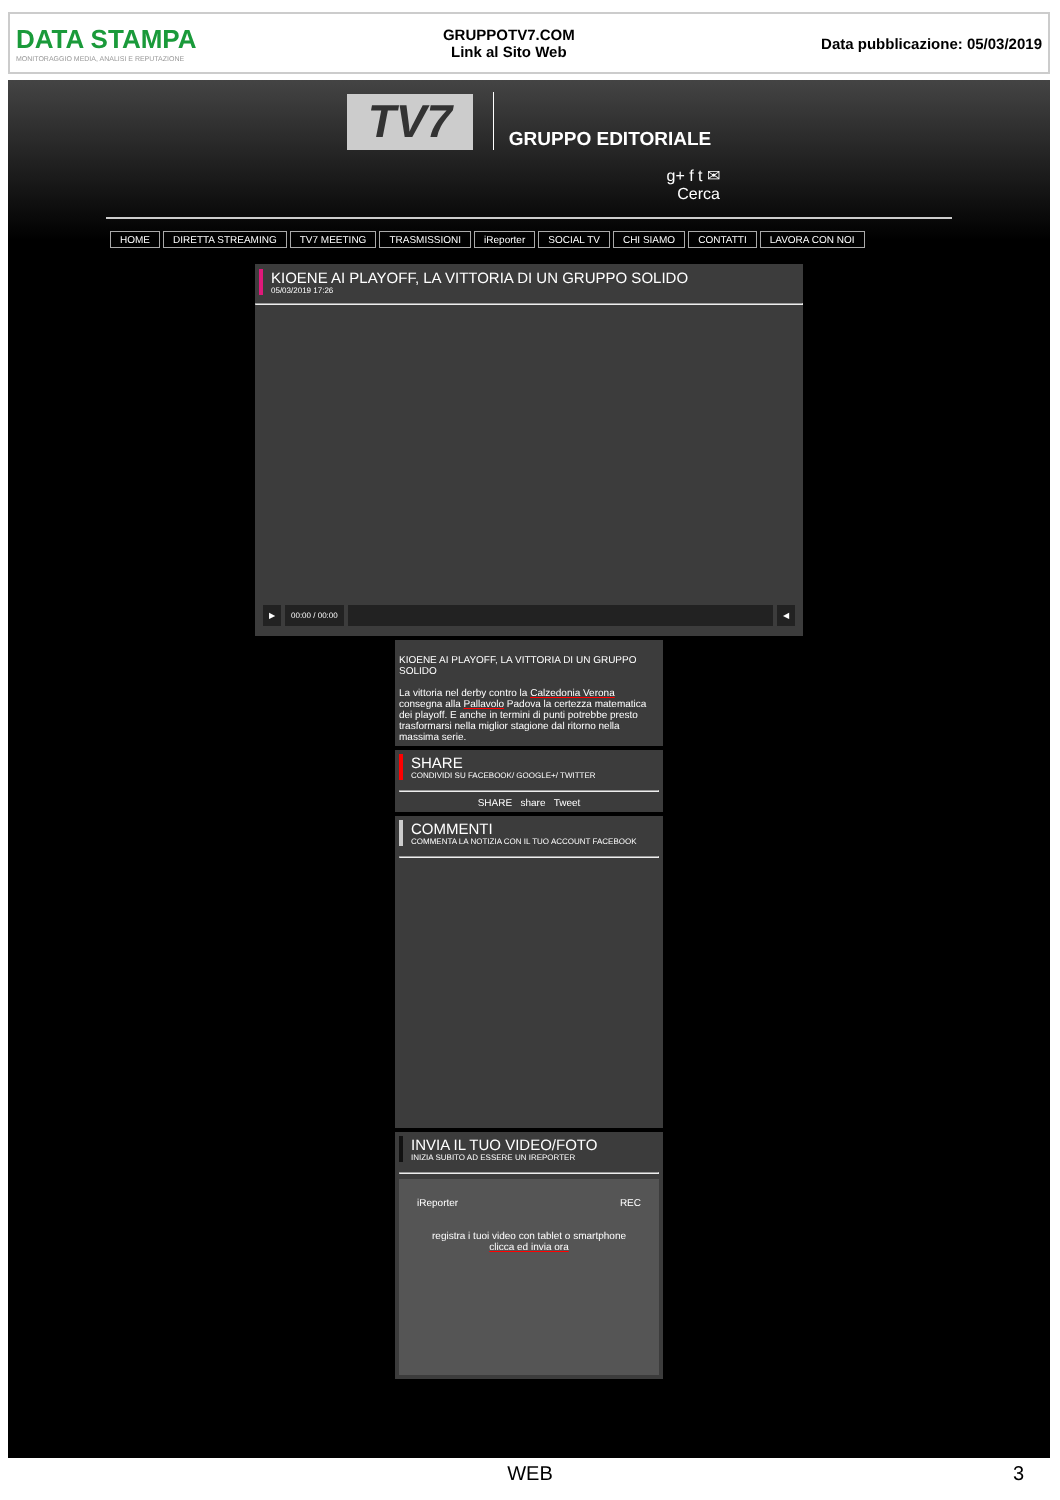DATA STAMPA
MONITORAGGIO MEDIA, ANALISI E REPUTAZIONE
GRUPPOTV7.COM
Link al Sito Web
Data pubblicazione: 05/03/2019
TV7
GRUPPO EDITORIALE
g+ f t ✉
Cerca
HOME DIRETTA STREAMING TV7 MEETING TRASMISSIONI iReporter SOCIAL TV CHI SIAMO CONTATTI LAVORA CON NOI
KIOENE AI PLAYOFF, LA VITTORIA DI UN GRUPPO SOLIDO
05/03/2019 17:26
▶ 00:00 / 00:00 ◀
KIOENE AI PLAYOFF, LA VITTORIA DI UN GRUPPO SOLIDO
La vittoria nel derby contro la Calzedonia Verona consegna alla Pallavolo Padova la certezza matematica dei playoff. E anche in termini di punti potrebbe presto trasformarsi nella miglior stagione dal ritorno nella massima serie.
SHARE
CONDIVIDI SU FACEBOOK/ GOOGLE+/ TWITTER
SHARE share Tweet
COMMENTI
COMMENTA LA NOTIZIA CON IL TUO ACCOUNT FACEBOOK
INVIA IL TUO VIDEO/FOTO
INIZIA SUBITO AD ESSERE UN IREPORTER
iReporter REC
registra i tuoi video con tablet o smartphone
clicca ed invia ora
WEB 3